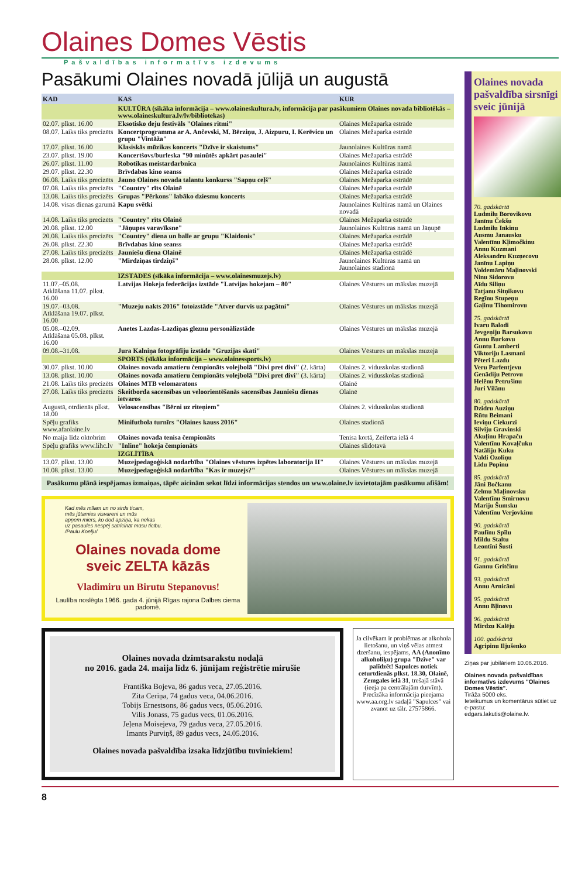Olaines Domes Vēstis
Pašvaldības informatīvs izdevums
Pasākumi Olaines novadā jūlijā un augustā
| KAD | KAS | KUR |
| --- | --- | --- |
| | KULTŪRA (sīkāka informācija – www.olaineskultura.lv, informācija par pasākumiem Olaines novada bibliotēkās – www.olaineskultura.lv/lv/bibliotekas) | |
| 02.07. plkst. 16.00 | Eksotisko deju festivāls "Olaines ritmi" | Olaines Mežaparka estrādē |
| 08.07. Laiks tiks precizēts | Koncertprogramma ar A. Ančevski, M. Bērziņu, J. Aizpuru, I. Kerēvicu un grupu "Vintāža" | Olaines Mežaparka estrādē |
| 17.07. plkst. 16.00 | Klasiskās mūzikas koncerts "Dzīve ir skaistums" | Jaunolaines Kultūras namā |
| 23.07. plkst. 19.00 | Koncertšovs/burleska "90 minūtēs apkārt pasaulei" | Olaines Mežaparka estrādē |
| 26.07. plkst. 11.00 | Robotikas meistardarbnīca | Jaunolaines Kultūras namā |
| 29.07. plkst. 22.30 | Brīvdabas kino seanss | Olaines Mežaparka estrādē |
| 06.08. Laiks tiks precizēts | Jauno Olaines novada talantu konkurss "Sapņu ceļš" | Olaines Mežaparka estrādē |
| 07.08. Laiks tiks precizēts | "Country" rīts Olainē | Olaines Mežaparka estrādē |
| 13.08. Laiks tiks precizēts | Grupas "Pērkons" labāko dziesmu koncerts | Olaines Mežaparka estrādē |
| 14.08. visas dienas garumā | Kapu svētki | Jaunolaines Kultūras namā un Olaines novadā |
| 14.08. Laiks tiks precizēts | "Country" rīts Olainē | Olaines Mežaparka estrādē |
| 20.08. plkst. 12.00 | "Jāņupes varavīksne" | Jaunolaines Kultūras namā un Jāņupē |
| 20.08. Laiks tiks precizēts | "Country" diena un balle ar grupu "Klaidonis" | Olaines Mežaparka estrādē |
| 26.08. plkst. 22.30 | Brīvdabas kino seanss | Olaines Mežaparka estrādē |
| 27.08. Laiks tiks precizēts | Jauniešu diena Olainē | Olaines Mežaparka estrādē |
| 28.08. plkst. 12.00 | "Mirdziņas tirdziņš" | Jaunolaines Kultūras namā un Jaunolaines stadionā |
| | IZSTĀDES (sīkāka informācija – www.olainesmuzejs.lv) | |
| 11.07.–05.08. Atklāšana 11.07. plkst. 16.00 | Latvijas Hokeja federācijas izstāde "Latvijas hokejam – 80" | Olaines Vēstures un mākslas muzejā |
| 19.07.–03.08. Atklāšana 19.07. plkst. 16.00 | "Muzeju nakts 2016" fotoizstāde "Atver durvis uz pagātni" | Olaines Vēstures un mākslas muzejā |
| 05.08.–02.09. Atklāšana 05.08. plkst. 16.00 | Anetes Lazdas-Lazdiņas gleznu personālizstāde | Olaines Vēstures un mākslas muzejā |
| 09.08.–31.08. | Jura Kalniņa fotogrāfiju izstāde "Gruzijas skati" | Olaines Vēstures un mākslas muzejā |
| | SPORTS (sīkāka informācija – www.olainessports.lv) | |
| 30.07. plkst. 10.00 | Olaines novada amatieru čempionāts volejbolā "Divi pret divi" (2. kārta) | Olaines 2. vidusskolas stadionā |
| 13.08. plkst. 10.00 | Olaines novada amatieru čempionāts volejbolā "Divi pret divi" (3. kārta) | Olaines 2. vidusskolas stadionā |
| 21.08. Laiks tiks precizēts | Olaines MTB velomaratons | Olainē |
| 27.08. Laiks tiks precizēts | Skeitborda sacensības un veloorientēšanās sacensības Jauniešu dienas ietvaros | Olainē |
| Augustā, otrdienās plkst. 18.00 | Velosacensības "Bērni uz riteņiem" | Olaines 2. vidusskolas stadionā |
| Spēļu grafiks www.afaolaine.lv | Minifutbola turnīrs "Olaines kauss 2016" | Olaines stadionā |
| No maija līdz oktobrim | Olaines novada tenisa čempionāts | Tenisa kortā, Zeiferta ielā 4 |
| Spēļu grafiks www.lihc.lv | "Inline" hokeja čempionāts | Olaines slidotavā |
| | IZGLĪTĪBA | |
| 13.07. plkst. 13.00 | Muzejpedagoģiskā nodarbība "Olaines vēstures izpētes laboratorija II" | Olaines Vēstures un mākslas muzejā |
| 10.08. plkst. 13.00 | Muzejpedagoģiskā nodarbība "Kas ir muzejs?" | Olaines Vēstures un mākslas muzejā |
Pasākumu plānā iespējamas izmaiņas, tāpēc aicinām sekot līdzi informācijas stendos un www.olaine.lv izvietotajām pasākumu afišām!
Kad mēs mīlam un no sirds ticam,
mēs jūtamies visvareni un mūs
apņem miers, ko dod apziņa, ka nekas
uz pasaules nespēj satricināt mūsu ticību.
/Paulu Koelju/
Olaines novada dome
sveic ZELTA kāzās
Vladimiru un Birutu Stepanovus!
Laulība noslēgta 1966. gada 4. jūnijā Rīgas rajona Dalbes ciema padomē.
Olaines novada dzimtsarakstu nodaļā
no 2016. gada 24. maija līdz 6. jūnijam reģistrētie mirušie
Františka Bojeva, 86 gadus veca, 27.05.2016.
Zita Ceriņa, 74 gadus veca, 04.06.2016.
Tobijs Ernestsons, 86 gadus vecs, 05.06.2016.
Vilis Jonass, 75 gadus vecs, 01.06.2016.
Jeļena Moisejeva, 79 gadus veca, 27.05.2016.
Imants Purviņš, 89 gadus vecs, 24.05.2016.
Olaines novada pašvaldība izsaka līdzjūtību tuviniekiem!
Ja cilvēkam ir problēmas ar alkohola lietošanu, un viņš vēlas atmest dzeršanu, iespējams, AA (Anonīmo alkoholiķu) grupa "Dzīve" var palīdzēt! Sapulces notiek ceturtdienās plkst. 18.30, Olainē, Zemgales ielā 31, trešajā stāvā (ieeja pa centrālajām durvīm). Precīzāka informācija pieejama www.aa.org.lv sadaļā "Sapulces" vai zvanot uz tālr. 27575866.
Olaines novada pašvaldība sirsnīgi sveic jūnijā
70. gadskārtā
Ludmilu Borovikovu
Janīnu Čekšu
Ludmilu Inkinu
Ausmu Janausku
Valentīnu Kļimočkinu
Annu Kuzmani
Aleksandru Kuzņecovu
Janīnu Lapiņu
Voldemāru Maļinovski
Ninu Sidorovu
Aīdu Siliņu
Tatjanu Sitņikovu
Regīnu Stupeņu
Gaļinu Tihomirovu
75. gadskārtā
Ivaru Balodi
Jevgeņiju Barsukovu
Annu Burkovu
Guntu Lamberti
Viktoriju Lasmani
Pēteri Lazdu
Veru Parfentjevu
Genādiju Petrovu
Helēnu Petrušinu
Juri Vilānu
80. gadskārtā
Dzidru Auziņu
Rūtu Beimani
Ieviņu Ciekurzi
Silviju Gravinski
Akuļinu Hrapaču
Valentīnu Kovaļčuku
Natāliju Kuku
Valdi Ozoliņu
Lidu Popinu
85. gadskārtā
Jāni Bočkanu
Zelmu Maļinovsku
Valentīnu Smirnovu
Mariju Šumsku
Valentīnu Verjovkinu
90. gadskārtā
Paulīnu Spīlu
Mildu Staltu
Leontīni Šusti
91. gadskārtā
Gannu Gritčinu
93. gadskārtā
Annu Arnicāni
95. gadskārtā
Annu Bļinovu
96. gadskārtā
Mirdzu Kalēju
100. gadskārtā
Agripinu Iljušenko
Ziņas par jubilāriem 10.06.2016.
Olaines novada pašvaldības informatīvs izdevums "Olaines Domes Vēstis".
Tirāža 5000 eks.
Ieteikumus un komentārus sūtiet uz e-pastu:
edgars.lakutis@olaine.lv.
8